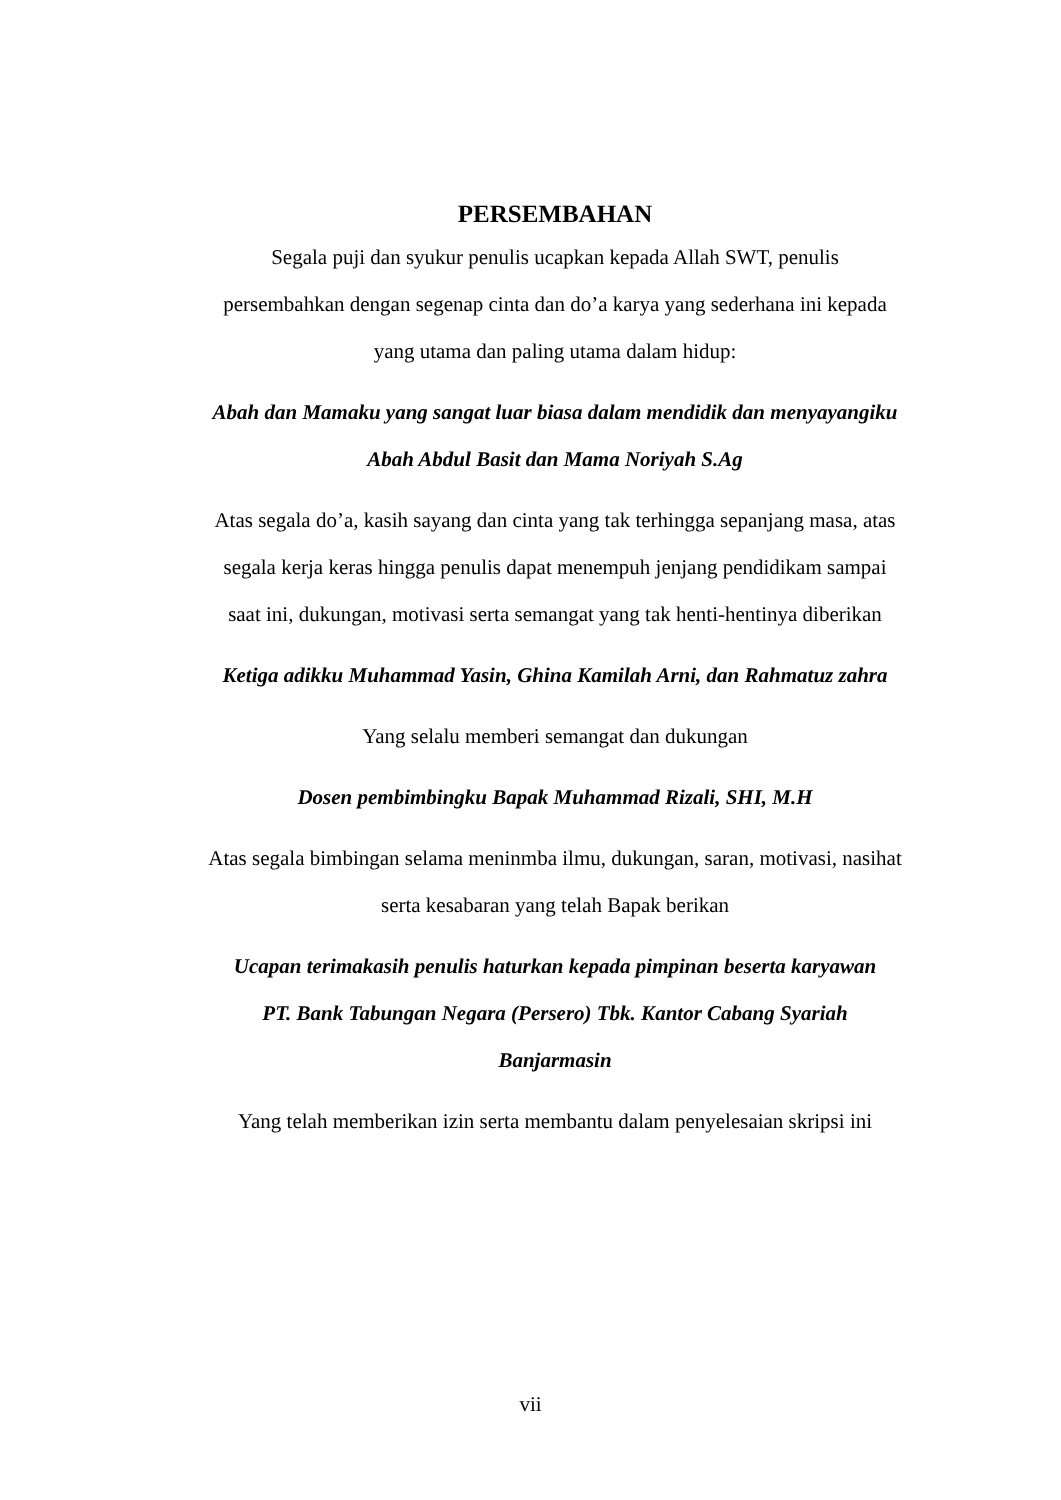PERSEMBAHAN
Segala puji dan syukur penulis ucapkan kepada Allah SWT, penulis
persembahkan dengan segenap cinta dan do’a karya yang sederhana ini kepada
yang utama dan paling utama dalam hidup:
Abah dan Mamaku yang sangat luar biasa dalam mendidik dan menyayangiku
Abah Abdul Basit dan Mama Noriyah S.Ag
Atas segala do’a, kasih sayang dan cinta yang tak terhingga sepanjang masa, atas
segala kerja keras hingga penulis dapat menempuh jenjang pendidikam sampai
saat ini, dukungan, motivasi serta semangat yang tak henti-hentinya diberikan
Ketiga adikku Muhammad Yasin, Ghina Kamilah Arni, dan Rahmatuz zahra
Yang selalu memberi semangat dan dukungan
Dosen pembimbingku Bapak Muhammad Rizali, SHI, M.H
Atas segala bimbingan selama meninmba ilmu, dukungan, saran, motivasi, nasihat
serta kesabaran yang telah Bapak berikan
Ucapan terimakasih penulis haturkan kepada pimpinan beserta karyawan
PT. Bank Tabungan Negara (Persero) Tbk. Kantor Cabang Syariah
Banjarmasin
Yang telah memberikan izin serta membantu dalam penyelesaian skripsi ini
vii